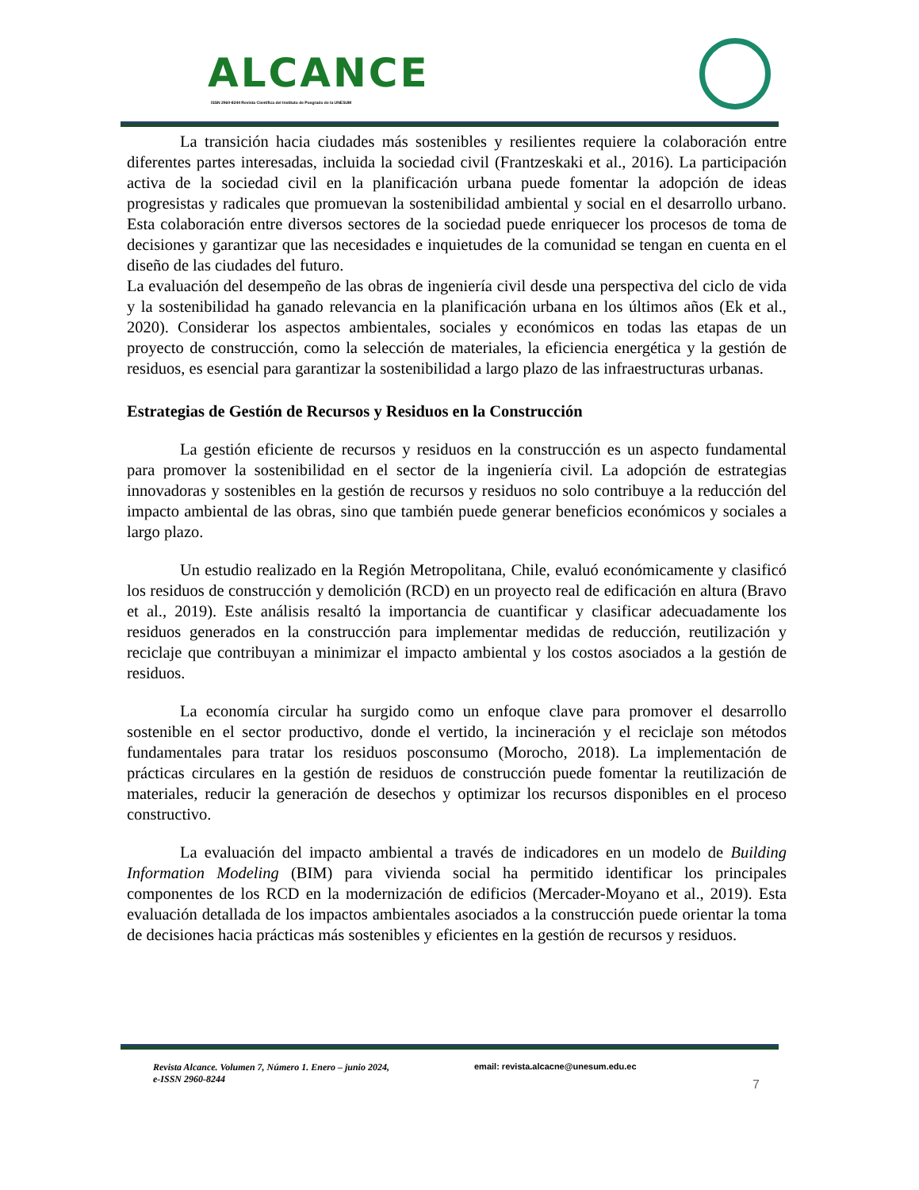ALCANCE
ISSN 2960-8244 Revista Científica del Instituto de Posgrado de la UNESUM
La transición hacia ciudades más sostenibles y resilientes requiere la colaboración entre diferentes partes interesadas, incluida la sociedad civil (Frantzeskaki et al., 2016). La participación activa de la sociedad civil en la planificación urbana puede fomentar la adopción de ideas progresistas y radicales que promuevan la sostenibilidad ambiental y social en el desarrollo urbano. Esta colaboración entre diversos sectores de la sociedad puede enriquecer los procesos de toma de decisiones y garantizar que las necesidades e inquietudes de la comunidad se tengan en cuenta en el diseño de las ciudades del futuro.
La evaluación del desempeño de las obras de ingeniería civil desde una perspectiva del ciclo de vida y la sostenibilidad ha ganado relevancia en la planificación urbana en los últimos años (Ek et al., 2020). Considerar los aspectos ambientales, sociales y económicos en todas las etapas de un proyecto de construcción, como la selección de materiales, la eficiencia energética y la gestión de residuos, es esencial para garantizar la sostenibilidad a largo plazo de las infraestructuras urbanas.
Estrategias de Gestión de Recursos y Residuos en la Construcción
La gestión eficiente de recursos y residuos en la construcción es un aspecto fundamental para promover la sostenibilidad en el sector de la ingeniería civil. La adopción de estrategias innovadoras y sostenibles en la gestión de recursos y residuos no solo contribuye a la reducción del impacto ambiental de las obras, sino que también puede generar beneficios económicos y sociales a largo plazo.
Un estudio realizado en la Región Metropolitana, Chile, evaluó económicamente y clasificó los residuos de construcción y demolición (RCD) en un proyecto real de edificación en altura (Bravo et al., 2019). Este análisis resaltó la importancia de cuantificar y clasificar adecuadamente los residuos generados en la construcción para implementar medidas de reducción, reutilización y reciclaje que contribuyan a minimizar el impacto ambiental y los costos asociados a la gestión de residuos.
La economía circular ha surgido como un enfoque clave para promover el desarrollo sostenible en el sector productivo, donde el vertido, la incineración y el reciclaje son métodos fundamentales para tratar los residuos posconsumo (Morocho, 2018). La implementación de prácticas circulares en la gestión de residuos de construcción puede fomentar la reutilización de materiales, reducir la generación de desechos y optimizar los recursos disponibles en el proceso constructivo.
La evaluación del impacto ambiental a través de indicadores en un modelo de Building Information Modeling (BIM) para vivienda social ha permitido identificar los principales componentes de los RCD en la modernización de edificios (Mercader-Moyano et al., 2019). Esta evaluación detallada de los impactos ambientales asociados a la construcción puede orientar la toma de decisiones hacia prácticas más sostenibles y eficientes en la gestión de recursos y residuos.
Revista Alcance. Volumen 7, Número 1. Enero – junio 2024,
e-ISSN 2960-8244
email: revista.alcacne@unesum.edu.ec
7